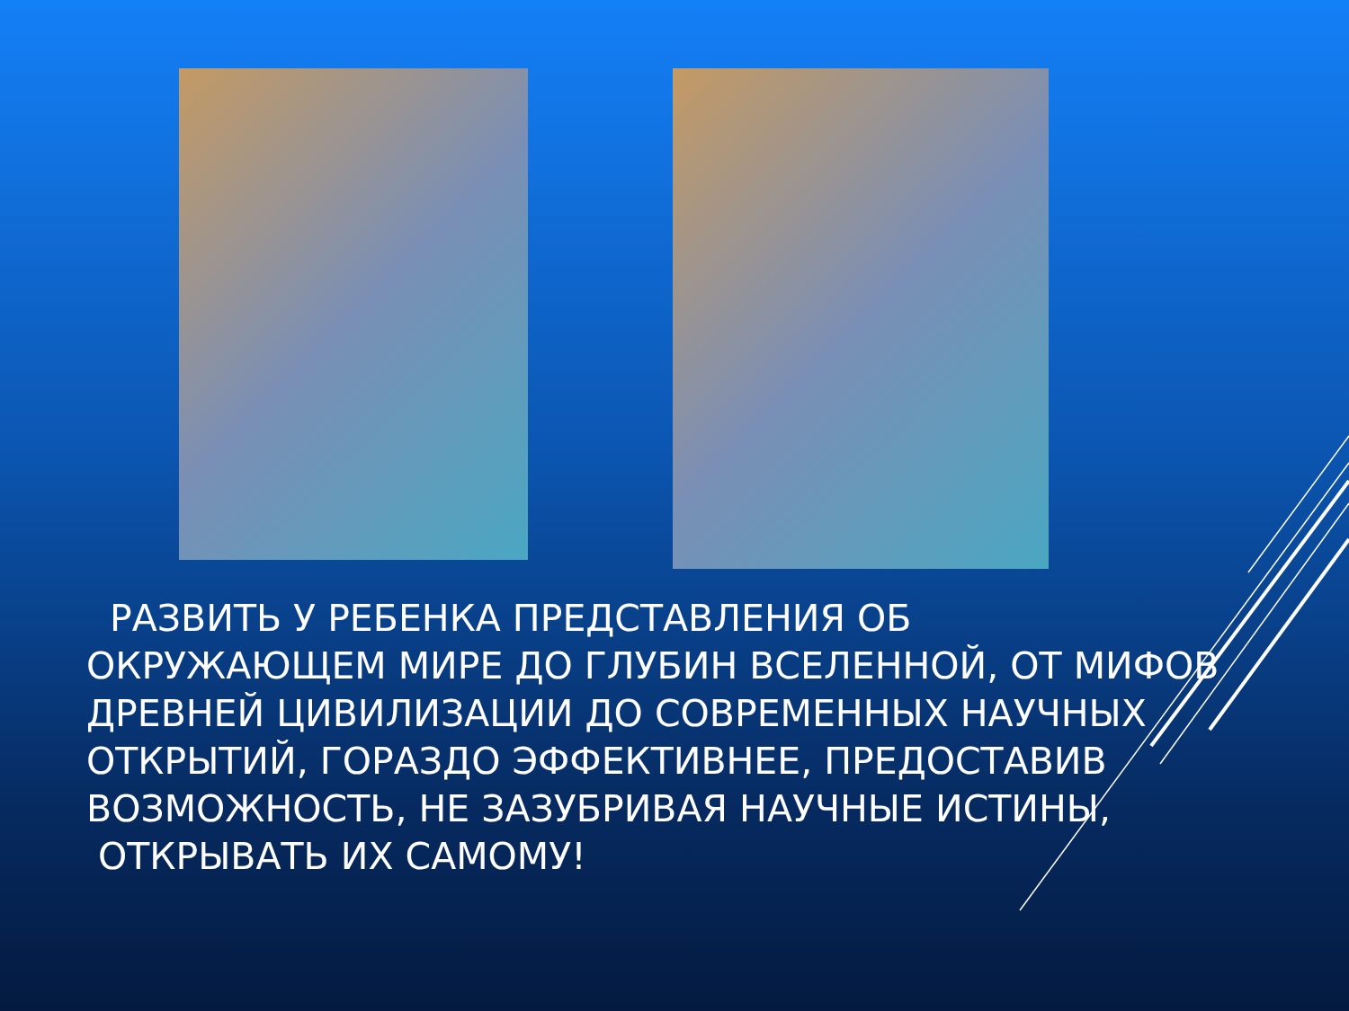РАЗВИТЬ У РЕБЕНКА ПРЕДСТАВЛЕНИЯ ОБ ОКРУЖАЮЩЕМ МИРЕ ДО ГЛУБИН ВСЕЛЕННОЙ, ОТ МИФОВ ДРЕВНЕЙ ЦИВИЛИЗАЦИИ ДО СОВРЕМЕННЫХ НАУЧНЫХ ОТКРЫТИЙ, ГОРАЗДО ЭФФЕКТИВНЕЕ, ПРЕДОСТАВИВ ВОЗМОЖНОСТЬ, НЕ ЗАЗУБРИВАЯ НАУЧНЫЕ ИСТИНЫ, ОТКРЫВАТЬ ИХ САМОМУ!